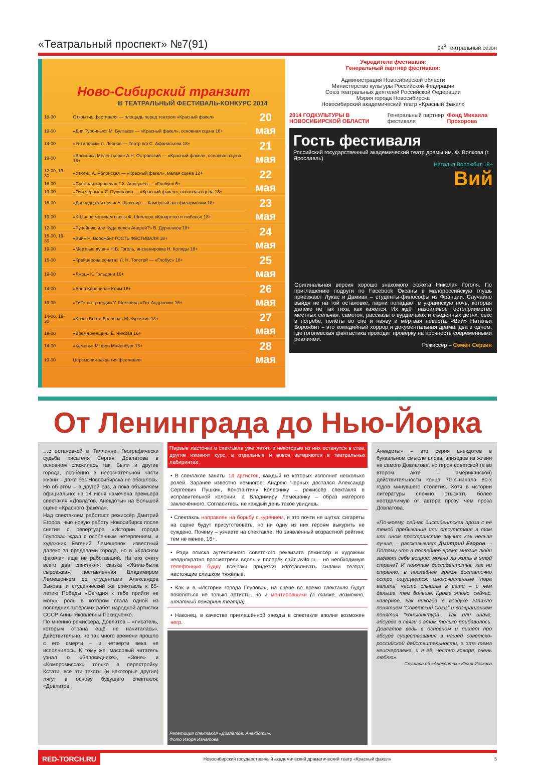«Театральный проспект» №7(91)
94<sup>й</sup> театральный сезон
Ново-Сибирский транзит
III ТЕАТРАЛЬНЫЙ ФЕСТИВАЛЬ-КОНКУРС 2014
| 18-30 | Открытие фестиваля — площадь перед театром «Красный факел» | 20 мая |
| 19-00 | «Дни Турбиных» М. Булгаков — «Красный факел», основная сцена 16+ | |
| 14-00 | «Унтиловск» Л. Леонов — Театр п/р С. Афанасьева 18+ | 21 мая |
| 19-00 | «Василиса Мелентьева» А.Н. Островский — «Красный факел», основная сцена 16+ | |
| 12-00, 19-30 | «Утюги» А. Яблонская — «Красный факел», малая сцена 12+ | 22 мая |
| 16-00 | «Снежная королева» Г.Х. Андерсен — «Глобус» 6+ | |
| 19-00 | «Очи черные» Я. Пулинович — «Красный факел», основная сцена 18+ | |
| 15-00 | «Двенадцатая ночь» У. Шекспир — Камерный зал филармонии 18+ | 23 мая |
| 19-00 | «KILL» по мотивам пьесы Ф. Шиллера «Коварство и любовь» 18+ | |
| 12-00 | «Ручейник, или Куда делся Андрей?» В. Дурненков 18+ | 24 мая |
| 15-00, 19-30 | «Вий» Н. Ворожбит ГОСТЬ ФЕСТИВАЛЯ 18+ | |
| 19-00 | «Мертвые души» Н.В. Гоголь, инсценировка Н. Коляды 18+ | |
| 15-00 | «Крейцерова соната» Л. Н. Толстой — «Глобус» 18+ | 25 мая |
| 19-00 | «Лжец» К. Гольдони 16+ | |
| 14-00 | «Анна Каренина» Клим 16+ | 26 мая |
| 19-00 | «ТиТ» по трагедии У. Шекспира «Тит Андроник» 16+ | |
| 14-00, 19-30 | «Класс Бенто Бончева» М. Курочкин 18+ | 27 мая |
| 19-00 | «Время женщин» Е. Чижова 16+ | |
| 14-00 | «Камень» М. фон Майенбург 18+ | 28 мая |
| 19-00 | Церемония закрытия фестиваля | |
Учредители фестиваля:
Генеральный партнер фестиваля:
Администрация Новосибирской области
Министерство культуры Российской Федерации
Союз театральных деятелей Российской Федерации
Мэрия города Новосибирска
Новосибирский академический театр «Красный факел»
2014 ГОДКУЛЬТУРЫ В НОВОСИБИРСКОЙ ОБЛАСТИ Генеральный партнер фестиваля Фонд Михаила Прохорова
Гость фестиваля
Российский государственный академический театр драмы им. Ф. Волкова (г. Ярославль)
Наталья Ворожбит 18+
Вий
Оригинальная версия хорошо знакомого сюжета Николая Гоголя. По приглашению подруги по Facebook Оксаны в малороссийскую глушь приезжают Лукас и Дамиан – студенты-философы из Франции. Случайно выйдя не на той остановке, парни попадают в украинскую ночь, которая далеко не так тиха, как кажется. Их ждёт назойливое гостеприимство местных сельчан: самогон, рассказы о вурдалаках и съеденных детях, секс в погребе, полёты во сне и наяву и мёртвая невеста. «Вий» Натальи Ворожбит – это комедийный хоррор и документальная драма, два в одном, где гоголевская фантастика проходит проверку на прочность современными реалиями.
Режиссёр – Семён Серзин
От Ленинграда до Нью-Йорка
…с остановкой в Таллинне. Географически судьба писателя Сергея Довлатова в основном сложилась так. Были и другие города, особенно в несознательной части жизни – даже без Новосибирска не обошлось. Но об этом – в другой раз, а пока объявляем официально: на 14 июня намечена премьера спектакля «Довлатов. Анекдоты» на Большой сцене «Красного факела».
Над спектаклем работают режиссёр Дмитрий Егоров, чью новую работу Новосибирск после снятия с репертуара «Истории города Глупова» ждал с особенным нетерпением, и художник Евгений Лемешонок, известный далеко за пределами города, но в «Красном факеле» еще не работавший. На его счету всего два спектакля: сказка «Жила-была сыроежка», поставленная Владимиром Лемешонком со студентами Александра Зыкова, и студенческий же спектакль к 65-летию Победы «Сегодня к тебе прийти не могу», роль в котором стала одной из последних актёрских работ народной артистки СССР Анны Яковлевны Покидченко.
По мнению режиссёра, Довлатов – «писатель, которым страна ещё не начиталась». Действительно, не так много времени прошло с его смерти – и четверти века не исполнилось. К тому же, массовый читатель узнал о «Заповеднике», «Зоне» и «Компромиссах» только в перестройку. Кстати, все эти тексты (и некоторые другие) лягут в основу будущего спектакля: «Довлатов.
Первые ласточки о спектакле уже летят, и некоторые из них останутся в стае, другие изменят курс, а отдельные и вовсе затеряются в театральных лабиринтах:
• В спектакле заняты 14 артистов, каждый из которых исполнит несколько ролей. Заранее известно немногое: Андрею Черных достался Александр Сергеевич Пушкин, Константину Колеснику – режиссёр спектакля в исправительной колонии, а Владимиру Лемешонку – образ матёрого заключённого. Согласитесь, не каждый день такое увидишь.
• Спектакль направлен на борьбу с курением, и это почти не шутка: сигареты на сцене будут присутствовать, но ни одну из них героям выкурить не суждено. Почему – узнаете на спектакле. Но заявленный возрастной рейтинг, тем не менее, 16+.
• Ради поиска аутентичного советского реквизита режиссёр и художник неоднократно просмотрели вдоль и поперёк сайт avito.ru – но необходимую телефонную будку всё-таки придётся изготавливать силами театра: настоящие слишком тяжёлые.
• Как и в «Истории города Глупова», на сцене во время спектакля будут появляться не только артисты, но и монтировщики (а также, возможно, штатный пожарник театра).
• Наконец, в качестве приглашённой звезды в спектакле вполне возможен негр.
Репетиция спектакля «Довлатов. Анекдоты».
Фото Игоря Игнатова.
Анекдоты» – это серия анекдотов в буквальном смысле слова, эпизодов из жизни не самого Довлатова, но героя советской (а во втором акте – американской) действительности конца 70-х–начала 80-х годов минувшего столетия. Хотя в истории литературы сложно отыскать более неотделимую от автора прозу, чем проза Довлатова.
«По-моему, сейчас диссидентская проза с её темой пребывания или отсутствия в том или ином пространстве звучит как нельзя лучше, – рассказывает Дмитрий Егоров. – Потому что в последнее время многие люди задают себе вопрос: можно ли жить в этой стране? И понятие диссидентства, как ни странно, в последнее время достаточно остро ощущается: многочисленные “пора валить” часто слышны в сети – и чем дальше, тем больше. Кроме этого, сейчас, наверное, как никогда в воздухе запахло понятием “Советский Союз” и возвращением понятия “конъюнктура”. Так или иначе, абсурда в связи с этим только прибавилось. Довлатов ведь в основном и пишет про абсурд существования в нашей советско-российской действительности, а эта тема неисчерпаема, и я её, честно говоря, очень люблю».
Слушала об «Анекдотах» Юлия Исакова
RED-TORCH.RU Новосибирский государственный академический драматический театр «Красный факел» 5